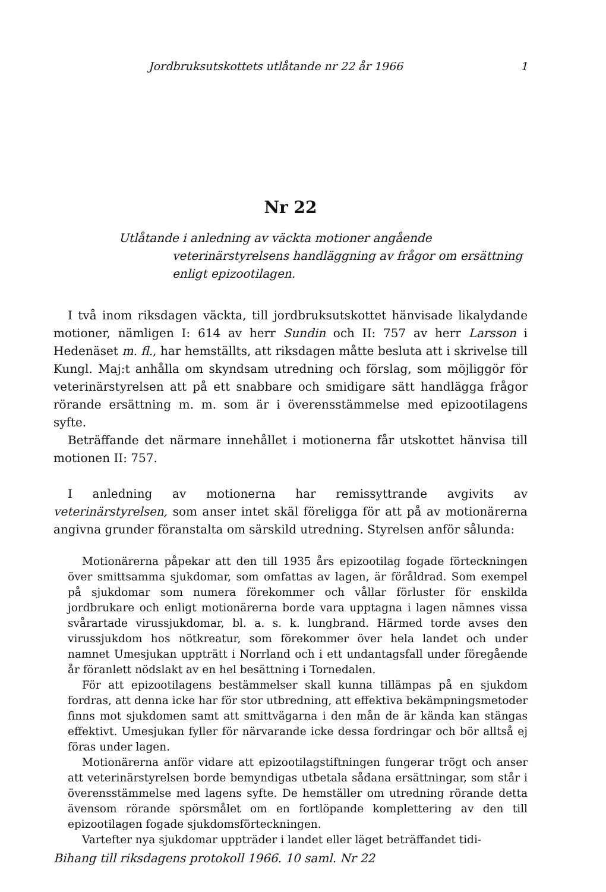Jordbruksutskottets utlåtande nr 22 år 1966 1
Nr 22
Utlåtande i anledning av väckta motioner angående veterinärstyrelsens handläggning av frågor om ersättning enligt epizootilagen.
I två inom riksdagen väckta, till jordbruksutskottet hänvisade likalydande motioner, nämligen I: 614 av herr Sundin och II: 757 av herr Larsson i Hedenäset m. fl., har hemställts, att riksdagen måtte besluta att i skrivelse till Kungl. Maj:t anhålla om skyndsam utredning och förslag, som möjliggör för veterinärstyrelsen att på ett snabbare och smidigare sätt handlägga frågor rörande ersättning m. m. som är i överensstämmelse med epizootilagens syfte.
Beträffande det närmare innehållet i motionerna får utskottet hänvisa till motionen II: 757.
I anledning av motionerna har remissyttrande avgivits av veterinärstyrelsen, som anser intet skäl föreligga för att på av motionärerna angivna grunder föranstalta om särskild utredning. Styrelsen anför sålunda:
Motionärerna påpekar att den till 1935 års epizootilag fogade förteckningen över smittsamma sjukdomar, som omfattas av lagen, är föråldrad. Som exempel på sjukdomar som numera förekommer och vållar förluster för enskilda jordbrukare och enligt motionärerna borde vara upptagna i lagen nämnes vissa svårartade virussjukdomar, bl. a. s. k. lungbrand. Härmed torde avses den virussjukdom hos nötkreatur, som förekommer över hela landet och under namnet Umesjukan uppträtt i Norrland och i ett undantagsfall under föregående år föranlett nödslakt av en hel besättning i Tornedalen.
För att epizootilagens bestämmelser skall kunna tillämpas på en sjukdom fordras, att denna icke har för stor utbredning, att effektiva bekämpningsmetoder finns mot sjukdomen samt att smittvägarna i den mån de är kända kan stängas effektivt. Umesjukan fyller för närvarande icke dessa fordringar och bör alltså ej föras under lagen.
Motionärerna anför vidare att epizootilagstiftningen fungerar trögt och anser att veterinärstyrelsen borde bemyndigas utbetala sådana ersättningar, som står i överensstämmelse med lagens syfte. De hemställer om utredning rörande detta ävensom rörande spörsmålet om en fortlöpande komplettering av den till epizootilagen fogade sjukdomsförteckningen.
Vartefter nya sjukdomar uppträder i landet eller läget beträffandet tidi-
Bihang till riksdagens protokoll 1966. 10 saml. Nr 22